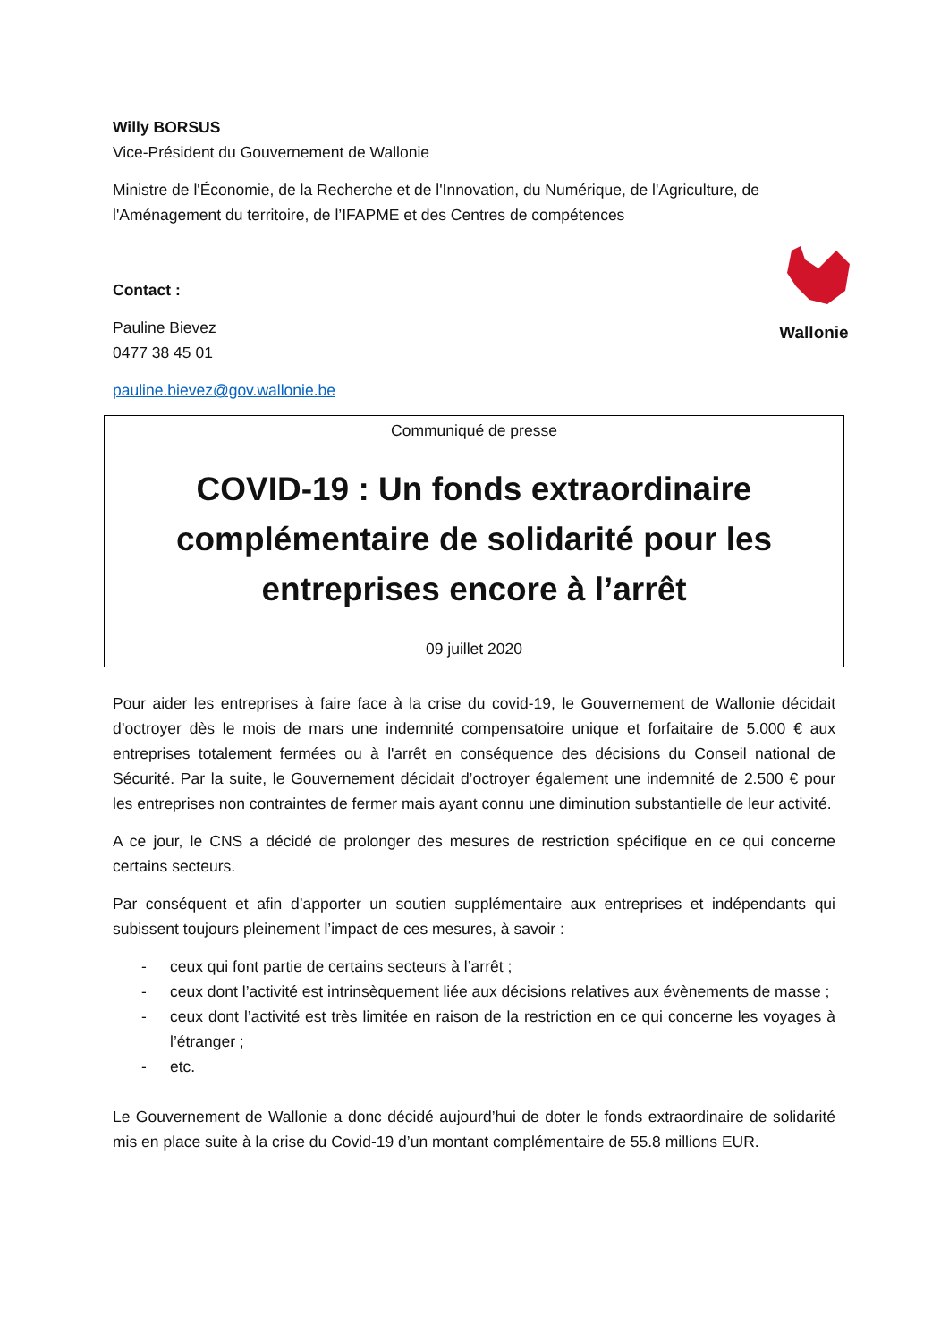Wallonie
Willy BORSUS
Vice-Président du Gouvernement de Wallonie
Ministre de l'Économie, de la Recherche et de l'Innovation, du Numérique, de l'Agriculture, de l'Aménagement du territoire, de l’IFAPME et des Centres de compétences
Contact :
Pauline Bievez
0477 38 45 01
pauline.bievez@gov.wallonie.be
Communiqué de presse
COVID-19 : Un fonds extraordinaire complémentaire de solidarité pour les entreprises encore à l’arrêt
09 juillet 2020
Pour aider les entreprises à faire face à la crise du covid-19, le Gouvernement de Wallonie décidait d’octroyer dès le mois de mars une indemnité compensatoire unique et forfaitaire de 5.000 € aux entreprises totalement fermées ou à l'arrêt en conséquence des décisions du Conseil national de Sécurité. Par la suite, le Gouvernement décidait d’octroyer également une indemnité de 2.500 € pour les entreprises non contraintes de fermer mais ayant connu une diminution substantielle de leur activité.
A ce jour, le CNS a décidé de prolonger des mesures de restriction spécifique en ce qui concerne certains secteurs.
Par conséquent et afin d’apporter un soutien supplémentaire aux entreprises et indépendants qui subissent toujours pleinement l’impact de ces mesures, à savoir :
- ceux qui font partie de certains secteurs à l’arrêt ;
- ceux dont l’activité est intrinsèquement liée aux décisions relatives aux évènements de masse ;
- ceux dont l’activité est très limitée en raison de la restriction en ce qui concerne les voyages à l’étranger ;
- etc.
Le Gouvernement de Wallonie a donc décidé aujourd’hui de doter le fonds extraordinaire de solidarité mis en place suite à la crise du Covid-19 d’un montant complémentaire de 55.8 millions EUR.